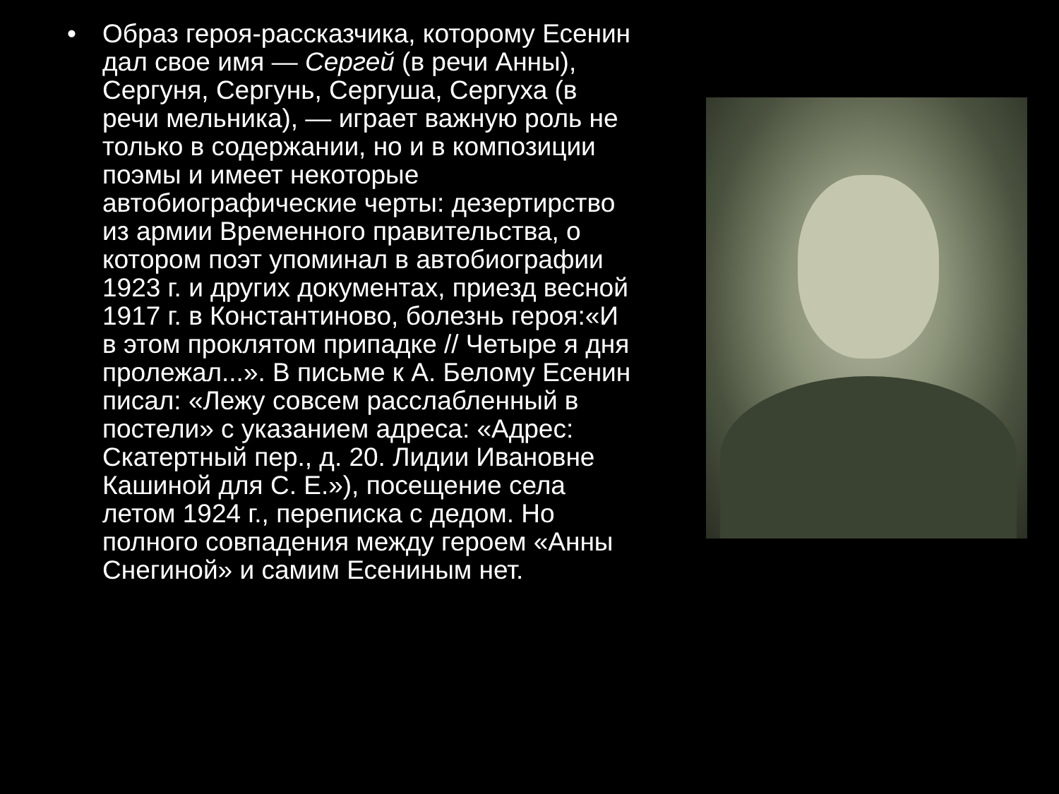• Образ героя-рассказчика, которому Есенин дал свое имя — Сергей (в речи Анны), Сергуня, Сергунь, Сергуша, Сергуха (в речи мельника), — играет важную роль не только в содержании, но и в композиции поэмы и имеет некоторые автобиографические черты: дезертирство из армии Временного правительства, о котором поэт упоминал в автобиографии 1923 г. и других документах, приезд весной 1917 г. в Константиново, болезнь героя:«И в этом проклятом припадке // Четыре я дня пролежал...». В письме к А. Белому Есенин писал: «Лежу совсем расслабленный в постели» с указанием адреса: «Адрес: Скатертный пер., д. 20. Лидии Ивановне Кашиной для С. Е.»), посещение села летом 1924 г., переписка с дедом. Но полного совпадения между героем «Анны Снегиной» и самим Есениным нет.